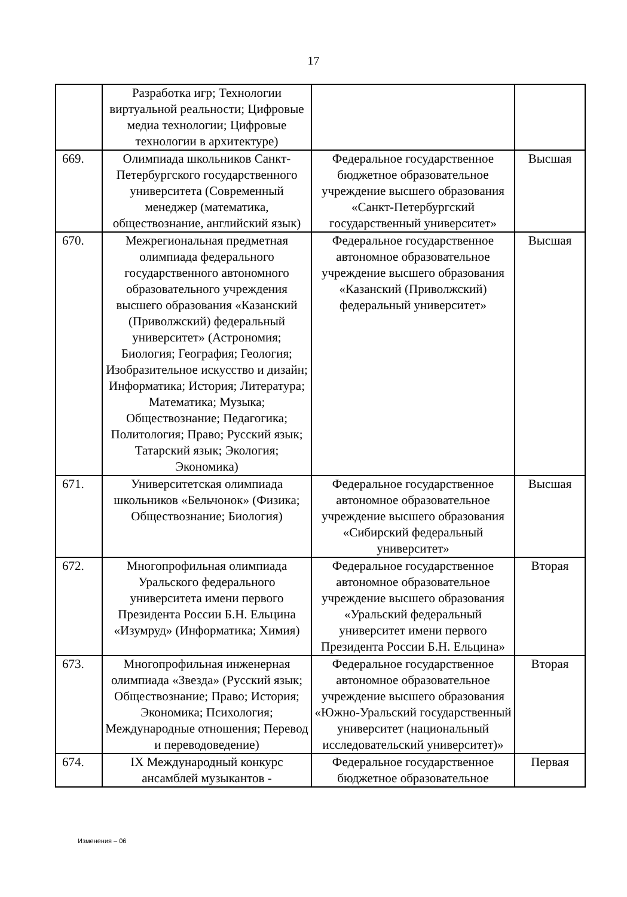17
| | Разработка игр; Технологии виртуальной реальности; Цифровые медиа технологии; Цифровые технологии в архитектуре) | | |
| 669. | Олимпиада школьников Санкт-Петербургского государственного университета (Современный менеджер (математика, обществознание, английский язык) | Федеральное государственное бюджетное образовательное учреждение высшего образования «Санкт-Петербургский государственный университет» | Высшая |
| 670. | Межрегиональная предметная олимпиада федерального государственного автономного образовательного учреждения высшего образования «Казанский (Приволжский) федеральный университет» (Астрономия; Биология; География; Геология; Изобразительное искусство и дизайн; Информатика; История; Литература; Математика; Музыка; Обществознание; Педагогика; Политология; Право; Русский язык; Татарский язык; Экология; Экономика) | Федеральное государственное автономное образовательное учреждение высшего образования «Казанский (Приволжский) федеральный университет» | Высшая |
| 671. | Университетская олимпиада школьников «Бельчонок» (Физика; Обществознание; Биология) | Федеральное государственное автономное образовательное учреждение высшего образования «Сибирский федеральный университет» | Высшая |
| 672. | Многопрофильная олимпиада Уральского федерального университета имени первого Президента России Б.Н. Ельцина «Изумруд» (Информатика; Химия) | Федеральное государственное автономное образовательное учреждение высшего образования «Уральский федеральный университет имени первого Президента России Б.Н. Ельцина» | Вторая |
| 673. | Многопрофильная инженерная олимпиада «Звезда» (Русский язык; Обществознание; Право; История; Экономика; Психология; Международные отношения; Перевод и переводоведение) | Федеральное государственное автономное образовательное учреждение высшего образования «Южно-Уральский государственный университет (национальный исследовательский университет)» | Вторая |
| 674. | IX Международный конкурс ансамблей музыкантов - | Федеральное государственное бюджетное образовательное | Первая |
Изменения – 06